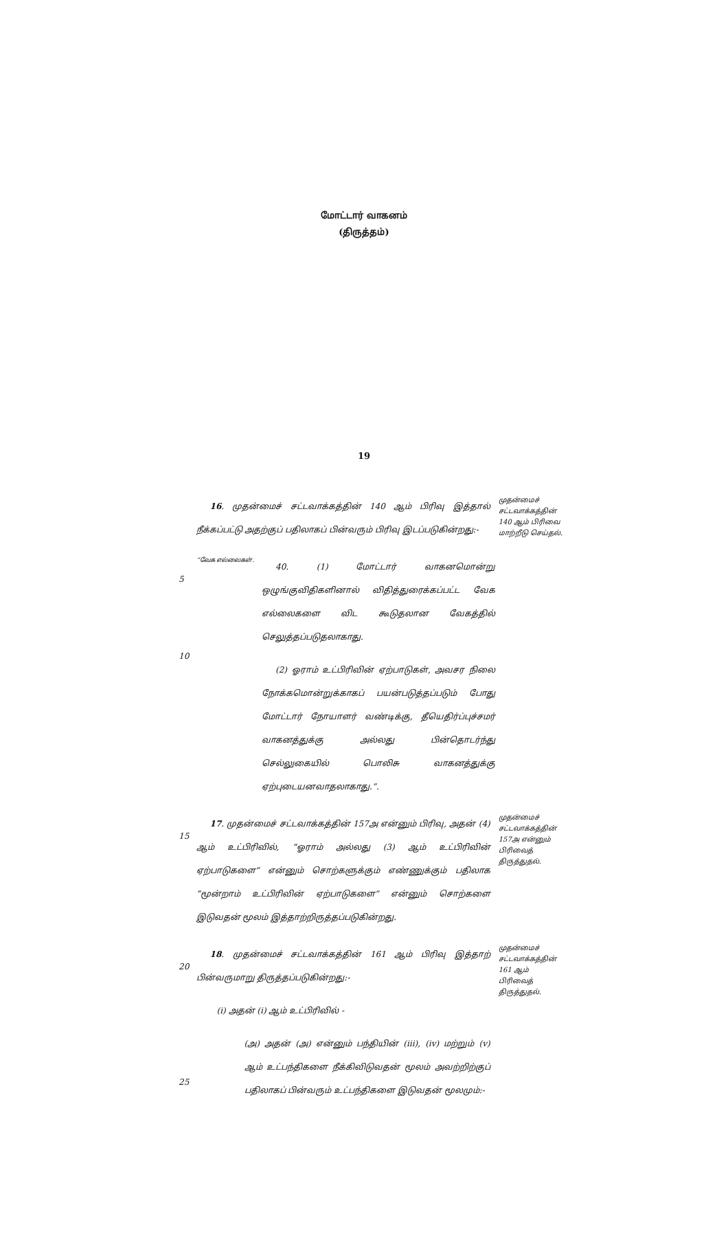மோட்டார் வாகனம்
(திருத்தம்)
19
16. முதன்மைச் சட்டவாக்கத்தின் 140 ஆம் பிரிவு இத்தால் நீக்கப்பட்டு அதற்குப் பதிலாகப் பின்வரும் பிரிவு இடப்படுகின்றது:-
முதன்மைச் சட்டவாக்கத்தின் 140 ஆம் பிரிவை மாற்றீடு செய்தல்.
5
10
“வேக எல்லைகள்.
40. (1) மோட்டார் வாகனமொன்று ஒழுங்குவிதிகளினால் விதித்துரைக்கப்பட்ட வேக எல்லைகளை விட கூடுதலான வேகத்தில் செலுத்தப்படுதலாகாது.
(2) ஓராம் உட்பிரிவின் ஏற்பாடுகள், அவசர நிலை நோக்கமொன்றுக்காகப் பயன்படுத்தப்படும் போது மோட்டார் நோயாளர் வண்டிக்கு, தீயெதிர்ப்புச்சமர் வாகனத்துக்கு அல்லது பின்தொடர்ந்து செல்லுகையில் பொலிசு வாகனத்துக்கு ஏற்புடையனவாதலாகாது.”.
15
17. முதன்மைச் சட்டவாக்கத்தின் 157அ என்னும் பிரிவு, அதன் (4) ஆம் உட்பிரிவில், “ஓராம் அல்லது (3) ஆம் உட்பிரிவின் ஏற்பாடுகளை” என்னும் சொற்களுக்கும் எண்ணுக்கும் பதிலாக “மூன்றாம் உட்பிரிவின் ஏற்பாடுகளை” என்னும் சொற்களை இடுவதன் மூலம் இத்தாற்றிருத்தப்படுகின்றது.
முதன்மைச் சட்டவாக்கத்தின் 157அ என்னும் பிரிவைத் திருத்துதல்.
20
25
18. முதன்மைச் சட்டவாக்கத்தின் 161 ஆம் பிரிவு இத்தாற் பின்வருமாறு திருத்தப்படுகின்றது:-
(i) அதன் (i) ஆம் உட்பிரிவில் -
(அ) அதன் (அ) என்னும் பந்தியின் (iii), (iv) மற்றும் (v) ஆம் உட்பந்திகளை நீக்கிவிடுவதன் மூலம் அவற்றிற்குப் பதிலாகப் பின்வரும் உட்பந்திகளை இடுவதன் மூலமும்:-
முதன்மைச் சட்டவாக்கத்தின் 161 ஆம் பிரிவைத் திருத்துதல்.